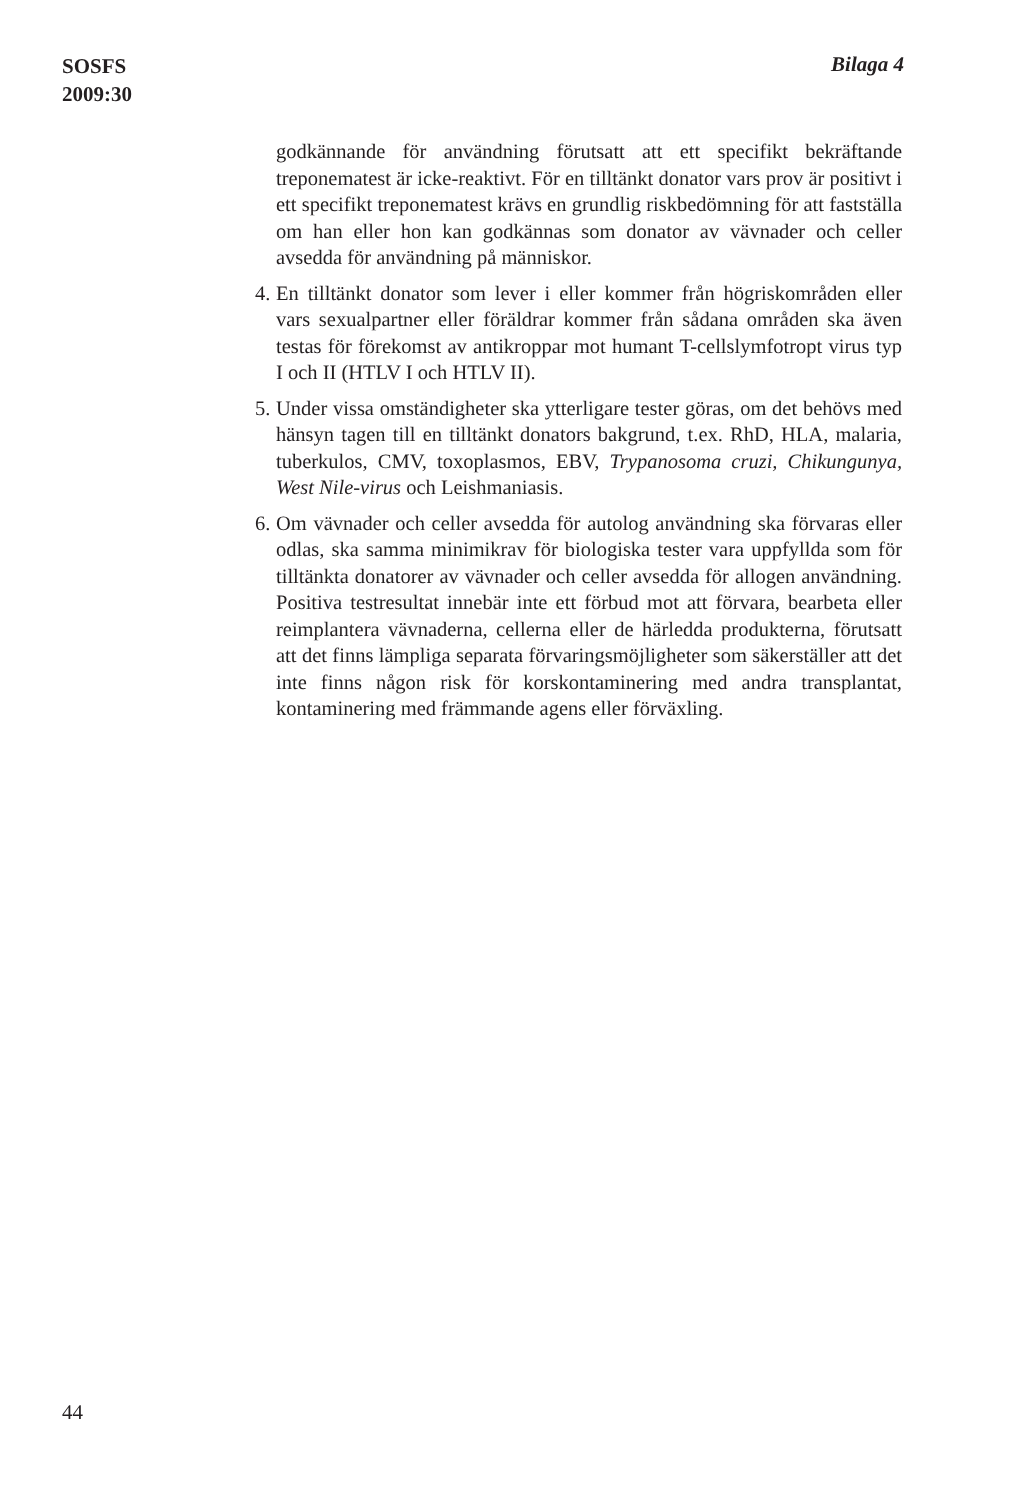SOSFS
2009:30
Bilaga 4
godkännande för användning förutsatt att ett specifikt bekräftande treponematest är icke-reaktivt. För en tilltänkt donator vars prov är positivt i ett specifikt treponematest krävs en grundlig riskbedömning för att fastställa om han eller hon kan godkännas som donator av vävnader och celler avsedda för användning på människor.
4. En tilltänkt donator som lever i eller kommer från högriskområden eller vars sexualpartner eller föräldrar kommer från sådana områden ska även testas för förekomst av antikroppar mot humant T-cellslymfotropt virus typ I och II (HTLV I och HTLV II).
5. Under vissa omständigheter ska ytterligare tester göras, om det behövs med hänsyn tagen till en tilltänkt donators bakgrund, t.ex. RhD, HLA, malaria, tuberkulos, CMV, toxoplasmos, EBV, Trypanosoma cruzi, Chikungunya, West Nile-virus och Leishmaniasis.
6. Om vävnader och celler avsedda för autolog användning ska förvaras eller odlas, ska samma minimikrav för biologiska tester vara uppfyllda som för tilltänkta donatorer av vävnader och celler avsedda för allogen användning. Positiva testresultat innebär inte ett förbud mot att förvara, bearbeta eller reimplantera vävnaderna, cellerna eller de härledda produkterna, förutsatt att det finns lämpliga separata förvaringsmöjligheter som säkerställer att det inte finns någon risk för korskontaminering med andra transplantat, kontaminering med främmande agens eller förväxling.
44